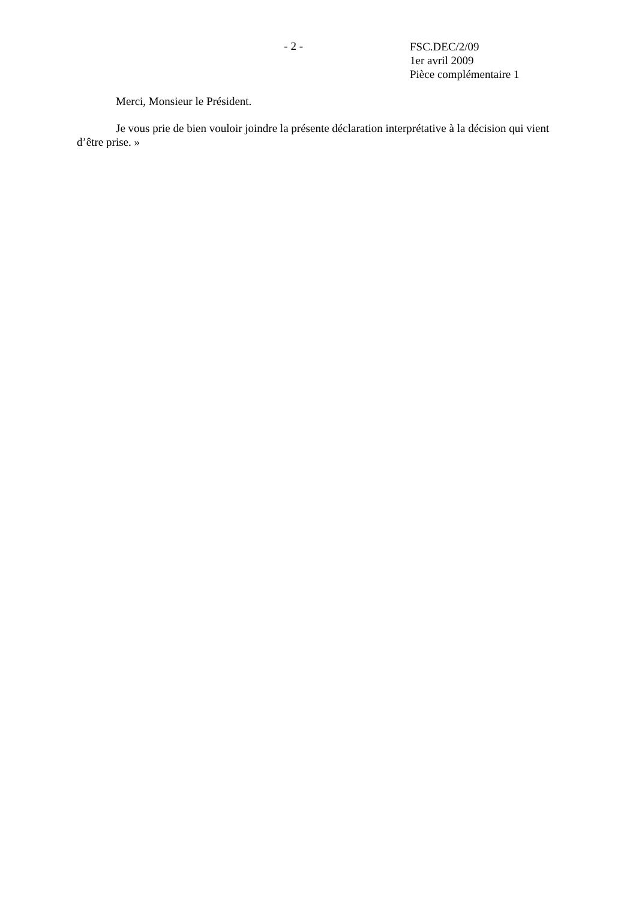- 2 -
FSC.DEC/2/09
1er avril 2009
Pièce complémentaire 1
Merci, Monsieur le Président.
Je vous prie de bien vouloir joindre la présente déclaration interprétative à la décision qui vient d’être prise. »